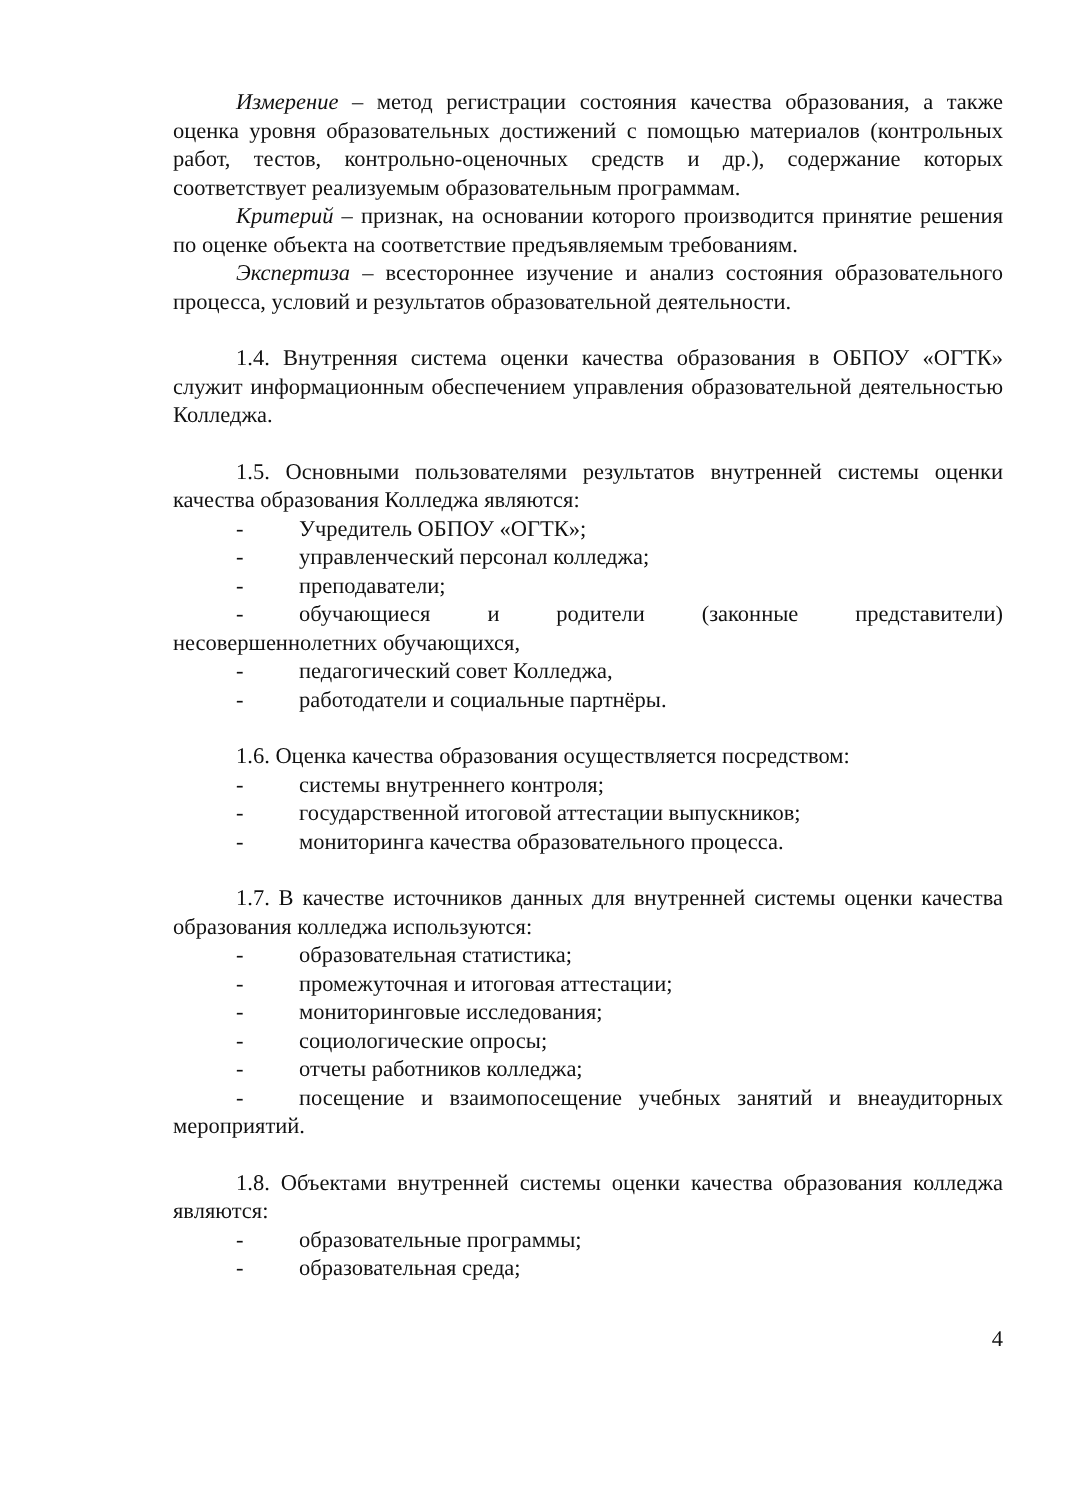Измерение – метод регистрации состояния качества образования, а также оценка уровня образовательных достижений с помощью материалов (контрольных работ, тестов, контрольно-оценочных средств и др.), содержание которых соответствует реализуемым образовательным программам.
Критерий – признак, на основании которого производится принятие решения по оценке объекта на соответствие предъявляемым требованиям.
Экспертиза – всестороннее изучение и анализ состояния образовательного процесса, условий и результатов образовательной деятельности.
1.4. Внутренняя система оценки качества образования в ОБПОУ «ОГТК» служит информационным обеспечением управления образовательной деятельностью Колледжа.
1.5. Основными пользователями результатов внутренней системы оценки качества образования Колледжа являются:
- Учредитель ОБПОУ «ОГТК»;
- управленческий персонал колледжа;
- преподаватели;
- обучающиеся и родители (законные представители) несовершеннолетних обучающихся,
- педагогический совет Колледжа,
- работодатели и социальные партнёры.
1.6. Оценка качества образования осуществляется посредством:
- системы внутреннего контроля;
- государственной итоговой аттестации выпускников;
- мониторинга качества образовательного процесса.
1.7. В качестве источников данных для внутренней системы оценки качества образования колледжа используются:
- образовательная статистика;
- промежуточная и итоговая аттестации;
- мониторинговые исследования;
- социологические опросы;
- отчеты работников колледжа;
- посещение и взаимопосещение учебных занятий и внеаудиторных мероприятий.
1.8. Объектами внутренней системы оценки качества образования колледжа являются:
- образовательные программы;
- образовательная среда;
4